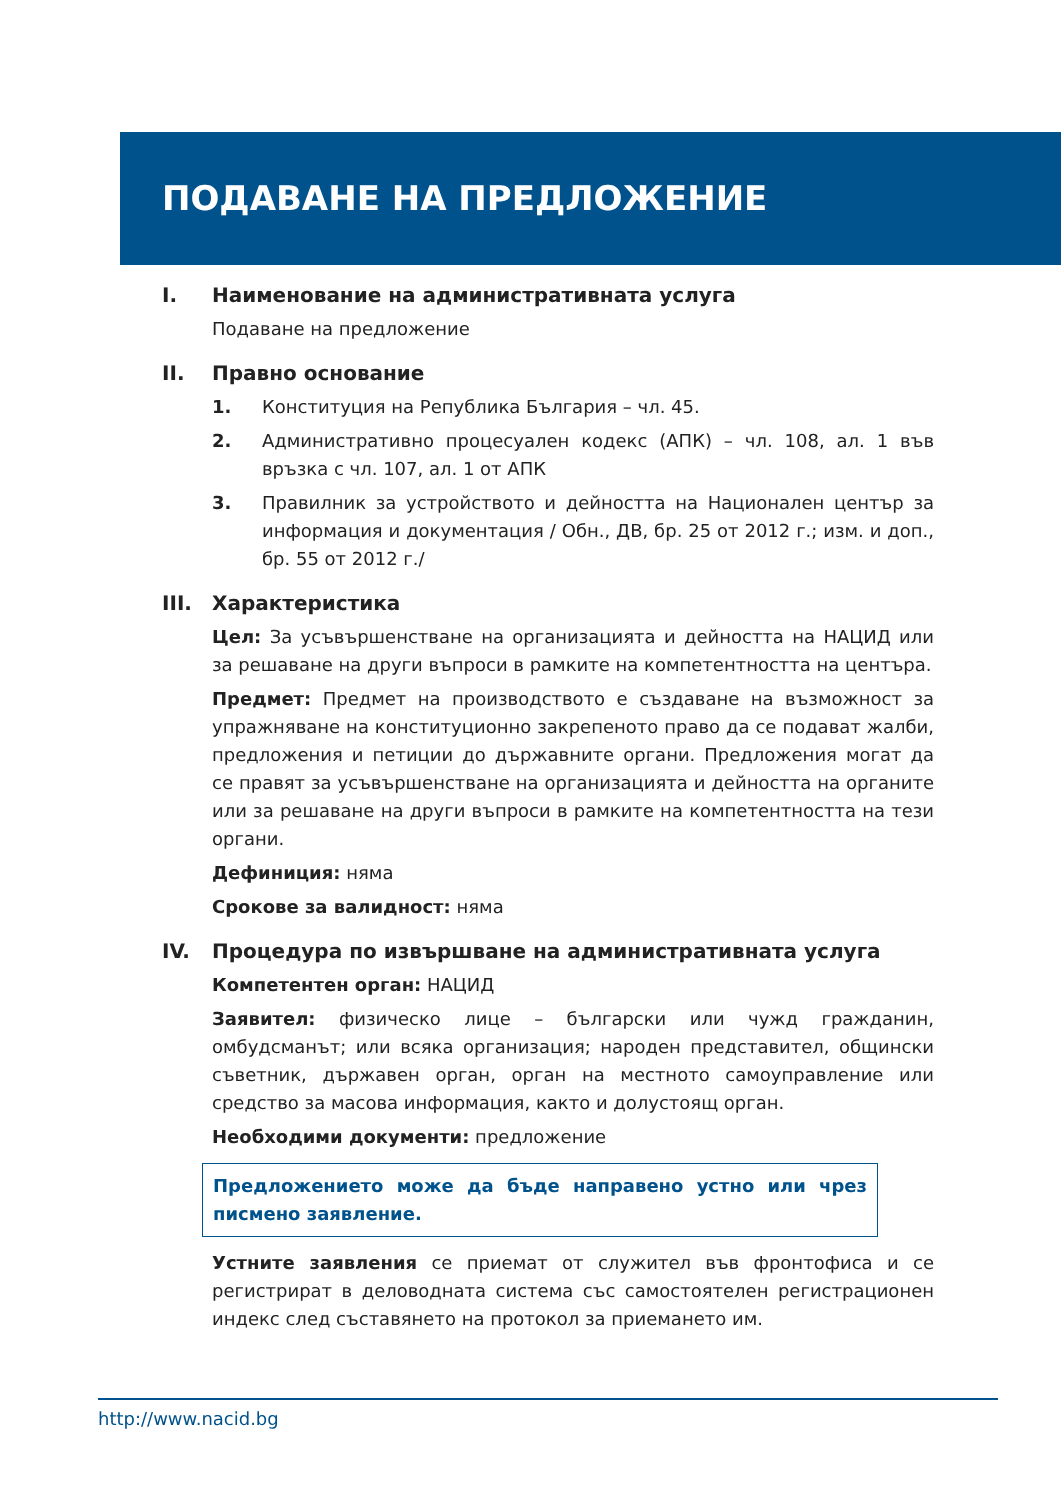ПОДАВАНЕ НА ПРЕДЛОЖЕНИЕ
I. Наименование на административната услуга
Подаване на предложение
II. Правно основание
1. Конституция на Република България – чл. 45.
2. Административно процесуален кодекс (АПК) – чл. 108, ал. 1 във връзка с чл. 107, ал. 1 от АПК
3. Правилник за устройството и дейността на Национален център за информация и документация / Обн., ДВ, бр. 25 от 2012 г.; изм. и доп., бр. 55 от 2012 г./
III. Характеристика
Цел: За усъвършенстване на организацията и дейността на НАЦИД или за решаване на други въпроси в рамките на компетентността на центъра.
Предмет: Предмет на производството е създаване на възможност за упражняване на конституционно закрепеното право да се подават жалби, предложения и петиции до държавните органи. Предложения могат да се правят за усъвършенстване на организацията и дейността на органите или за решаване на други въпроси в рамките на компетентността на тези органи.
Дефиниция: няма
Срокове за валидност: няма
IV. Процедура по извършване на административната услуга
Компетентен орган: НАЦИД
Заявител: физическо лице – български или чужд гражданин, омбудсманът; или всяка организация; народен представител, общински съветник, държавен орган, орган на местното самоуправление или средство за масова информация, както и долустоящ орган.
Необходими документи: предложение
Предложението може да бъде направено устно или чрез писмено заявление.
Устните заявления се приемат от служител във фронтофиса и се регистрират в деловодната система със самостоятелен регистрационен индекс след съставянето на протокол за приемането им.
http://www.nacid.bg